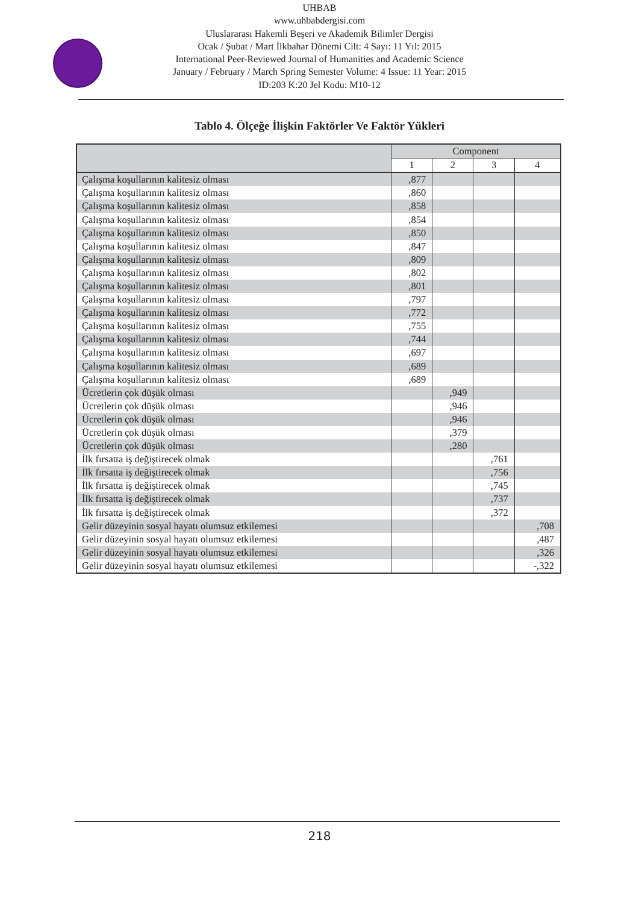UHBAB
www.uhbabdergisi.com
Uluslararası Hakemli Beşeri ve Akademik Bilimler Dergisi
Ocak / Şubat / Mart İlkbahar Dönemi Cilt: 4 Sayı: 11 Yıl: 2015
International Peer-Reviewed Journal of Humanities and Academic Science
January / February / March Spring Semester Volume: 4 Issue: 11 Year: 2015
ID:203 K:20 Jel Kodu: M10-12
Tablo 4. Ölçeğe İlişkin Faktörler Ve Faktör Yükleri
| | Component | | | |
| --- | --- | --- | --- | --- |
| | 1 | 2 | 3 | 4 |
| Çalışma koşullarının kalitesiz olması | ,877 | | | |
| Çalışma koşullarının kalitesiz olması | ,860 | | | |
| Çalışma koşullarının kalitesiz olması | ,858 | | | |
| Çalışma koşullarının kalitesiz olması | ,854 | | | |
| Çalışma koşullarının kalitesiz olması | ,850 | | | |
| Çalışma koşullarının kalitesiz olması | ,847 | | | |
| Çalışma koşullarının kalitesiz olması | ,809 | | | |
| Çalışma koşullarının kalitesiz olması | ,802 | | | |
| Çalışma koşullarının kalitesiz olması | ,801 | | | |
| Çalışma koşullarının kalitesiz olması | ,797 | | | |
| Çalışma koşullarının kalitesiz olması | ,772 | | | |
| Çalışma koşullarının kalitesiz olması | ,755 | | | |
| Çalışma koşullarının kalitesiz olması | ,744 | | | |
| Çalışma koşullarının kalitesiz olması | ,697 | | | |
| Çalışma koşullarının kalitesiz olması | ,689 | | | |
| Çalışma koşullarının kalitesiz olması | ,689 | | | |
| Ücretlerin çok düşük olması | | ,949 | | |
| Ücretlerin çok düşük olması | | ,946 | | |
| Ücretlerin çok düşük olması | | ,946 | | |
| Ücretlerin çok düşük olması | | ,379 | | |
| Ücretlerin çok düşük olması | | ,280 | | |
| İlk fırsatta iş değiştirecek olmak | | | ,761 | |
| İlk fırsatta iş değiştirecek olmak | | | ,756 | |
| İlk fırsatta iş değiştirecek olmak | | | ,745 | |
| İlk fırsatta iş değiştirecek olmak | | | ,737 | |
| İlk fırsatta iş değiştirecek olmak | | | ,372 | |
| Gelir düzeyinin sosyal hayatı olumsuz etkilemesi | | | | ,708 |
| Gelir düzeyinin sosyal hayatı olumsuz etkilemesi | | | | ,487 |
| Gelir düzeyinin sosyal hayatı olumsuz etkilemesi | | | | ,326 |
| Gelir düzeyinin sosyal hayatı olumsuz etkilemesi | | | | -,322 |
218